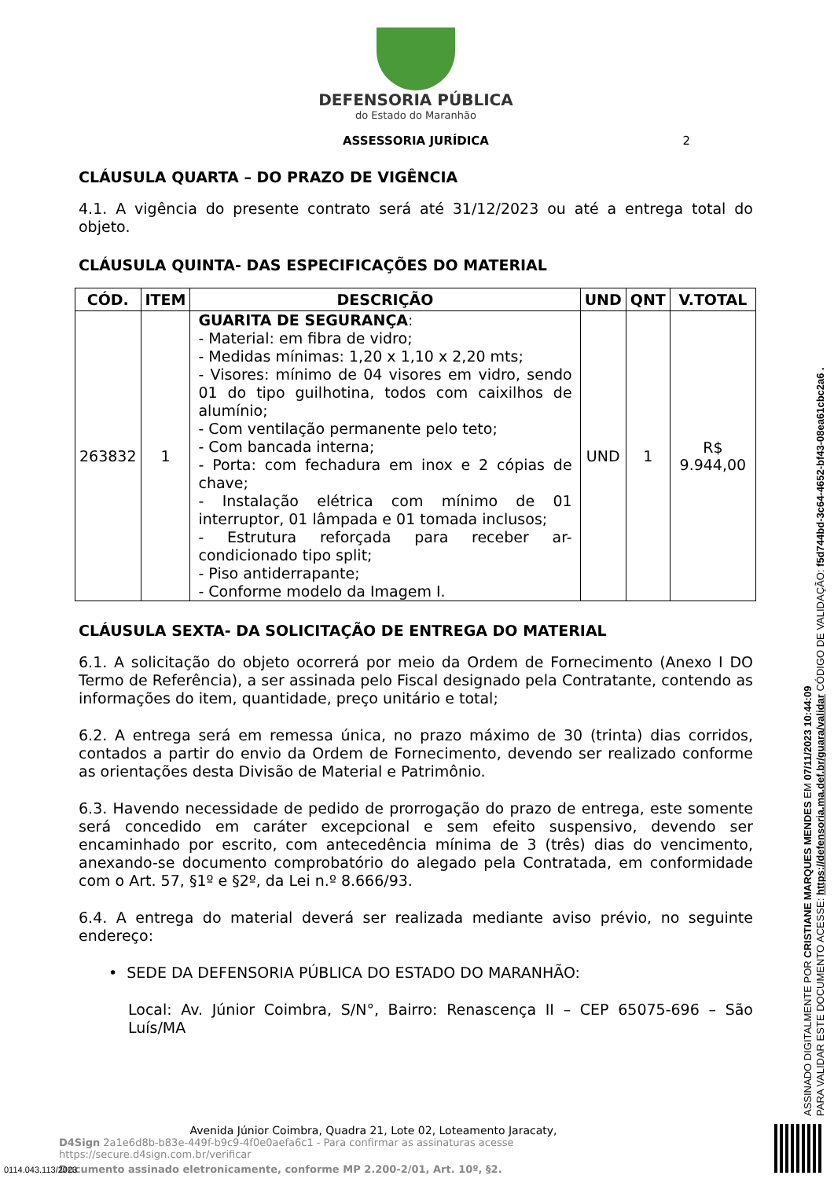DEFENSORIA PÚBLICA
do Estado do Maranhão
ASSESSORIA JURÍDICA 2
CLÁUSULA QUARTA – DO PRAZO DE VIGÊNCIA
4.1. A vigência do presente contrato será até 31/12/2023 ou até a entrega total do objeto.
CLÁUSULA QUINTA- DAS ESPECIFICAÇÕES DO MATERIAL
| CÓD. | ITEM | DESCRIÇÃO | UND | QNT | V.TOTAL |
| --- | --- | --- | --- | --- | --- |
| 263832 | 1 | GUARITA DE SEGURANÇA : - Material: em fibra de vidro; - Medidas mínimas: 1,20 x 1,10 x 2,20 mts; - Visores: mínimo de 04 visores em vidro, sendo 01 do tipo guilhotina, todos com caixilhos de alumínio; - Com ventilação permanente pelo teto; - Com bancada interna; - Porta: com fechadura em inox e 2 cópias de chave; - Instalação elétrica com mínimo de 01 interruptor, 01 lâmpada e 01 tomada inclusos; - Estrutura reforçada para receber ar-condicionado tipo split; - Piso antiderrapante; - Conforme modelo da Imagem I. | UND | 1 | R$ 9.944,00 |
CLÁUSULA SEXTA- DA SOLICITAÇÃO DE ENTREGA DO MATERIAL
6.1. A solicitação do objeto ocorrerá por meio da Ordem de Fornecimento (Anexo I DO Termo de Referência), a ser assinada pelo Fiscal designado pela Contratante, contendo as informações do item, quantidade, preço unitário e total;
6.2. A entrega será em remessa única, no prazo máximo de 30 (trinta) dias corridos, contados a partir do envio da Ordem de Fornecimento, devendo ser realizado conforme as orientações desta Divisão de Material e Patrimônio.
6.3. Havendo necessidade de pedido de prorrogação do prazo de entrega, este somente será concedido em caráter excepcional e sem efeito suspensivo, devendo ser encaminhado por escrito, com antecedência mínima de 3 (três) dias do vencimento, anexando-se documento comprobatório do alegado pela Contratada, em conformidade com o Art. 57, §1º e §2º, da Lei n.º 8.666/93.
6.4. A entrega do material deverá ser realizada mediante aviso prévio, no seguinte endereço:
• SEDE DA DEFENSORIA PÚBLICA DO ESTADO DO MARANHÃO:
Local: Av. Júnior Coimbra, S/N°, Bairro: Renascença II – CEP 65075-696 – São Luís/MA
Avenida Júnior Coimbra, Quadra 21, Lote 02, Loteamento Jaracaty,
D4Sign 2a1e6d8b-b83e-449f-b9c9-4f0e0aefa6c1 - Para confirmar as assinaturas acesse https://secure.d4sign.com.br/verificar
Documento assinado eletronicamente, conforme MP 2.200-2/01, Art. 10º, §2.
0114.043.113/2023
ASSINADO DIGITALMENTE POR CRISTIANE MARQUES MENDES EM 07/11/2023 10:44:09
PARA VALIDAR ESTE DOCUMENTO ACESSE: https://defensoria.ma.def.br/guara/validar CÓDIGO DE VALIDAÇÃO: f5d744bd-3c64-4652-bf43-08ea61cbc2a6 .